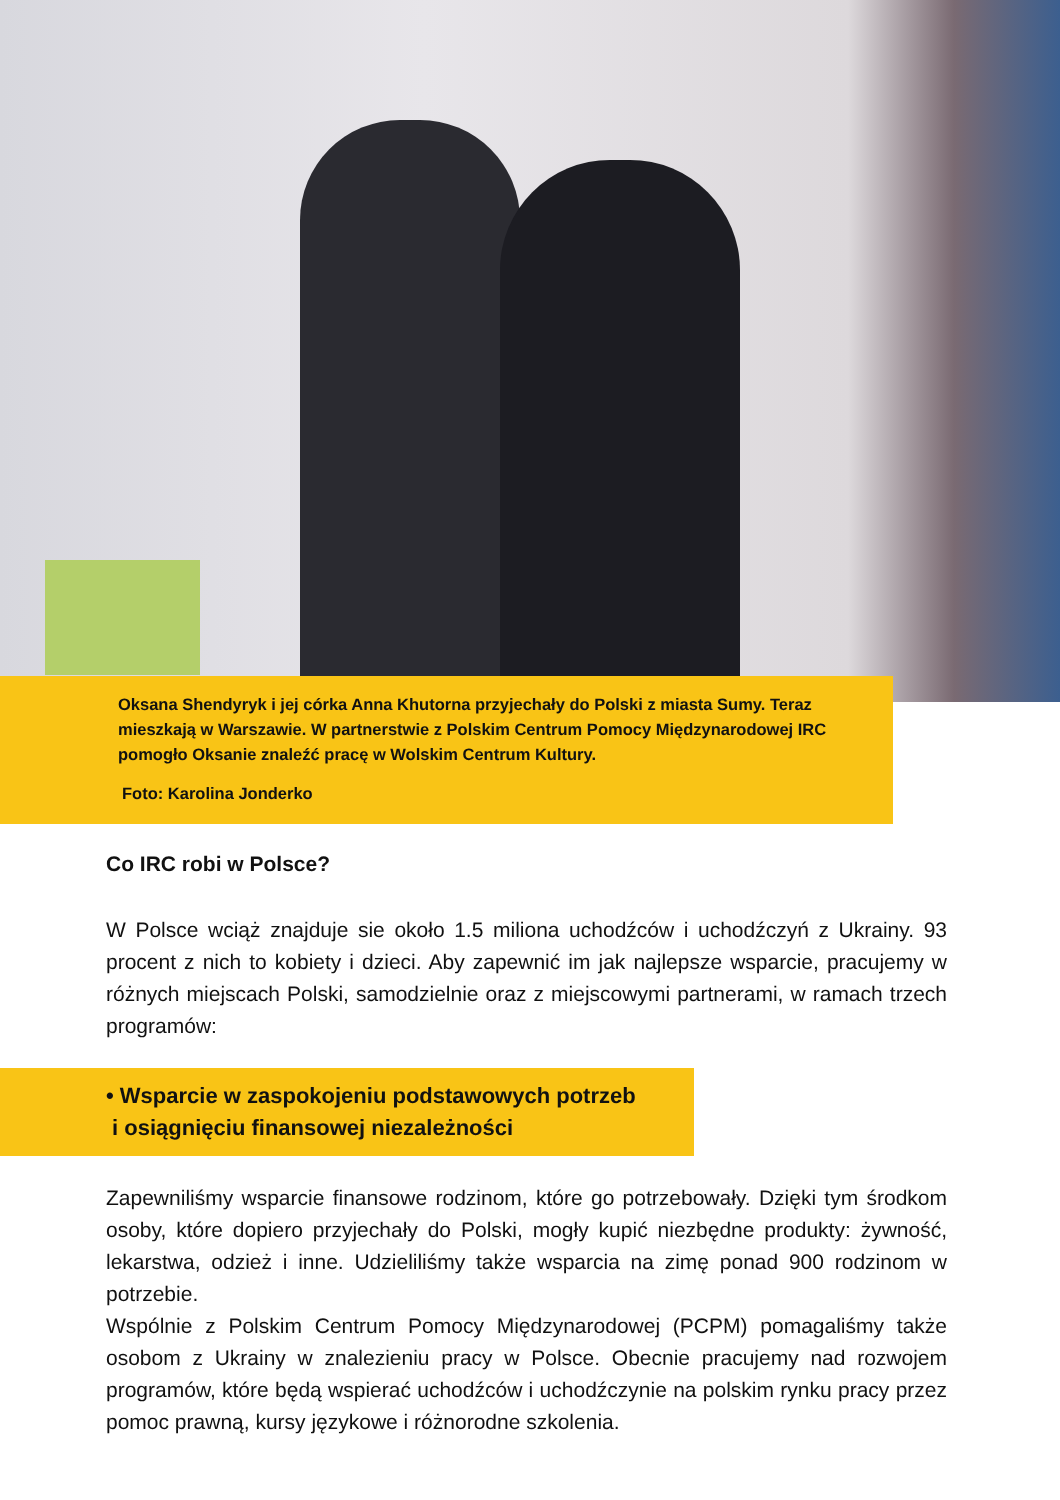Oksana Shendyryk i jej córka Anna Khutorna przyjechały do Polski z miasta Sumy. Teraz mieszkają w Warszawie. W partnerstwie z Polskim Centrum Pomocy Międzynarodowej IRC pomogło Oksanie znaleźć pracę w Wolskim Centrum Kultury.
Foto: Karolina Jonderko
Co IRC robi w Polsce?
W Polsce wciąż znajduje sie około 1.5 miliona uchodźców i uchodźczyń z Ukrainy. 93 procent z nich to kobiety i dzieci. Aby zapewnić im jak najlepsze wsparcie, pracujemy w różnych miejscach Polski, samodzielnie oraz z miejscowymi partnerami, w ramach trzech programów:
• Wsparcie w zaspokojeniu podstawowych potrzeb
i osiągnięciu finansowej niezależności
Zapewniliśmy wsparcie finansowe rodzinom, które go potrzebowały. Dzięki tym środkom osoby, które dopiero przyjechały do Polski, mogły kupić niezbędne produkty: żywność, lekarstwa, odzież i inne. Udzieliliśmy także wsparcia na zimę ponad 900 rodzinom w potrzebie.
Wspólnie z Polskim Centrum Pomocy Międzynarodowej (PCPM) pomagaliśmy także osobom z Ukrainy w znalezieniu pracy w Polsce. Obecnie pracujemy nad rozwojem programów, które będą wspierać uchodźców i uchodźczynie na polskim rynku pracy przez pomoc prawną, kursy językowe i różnorodne szkolenia.